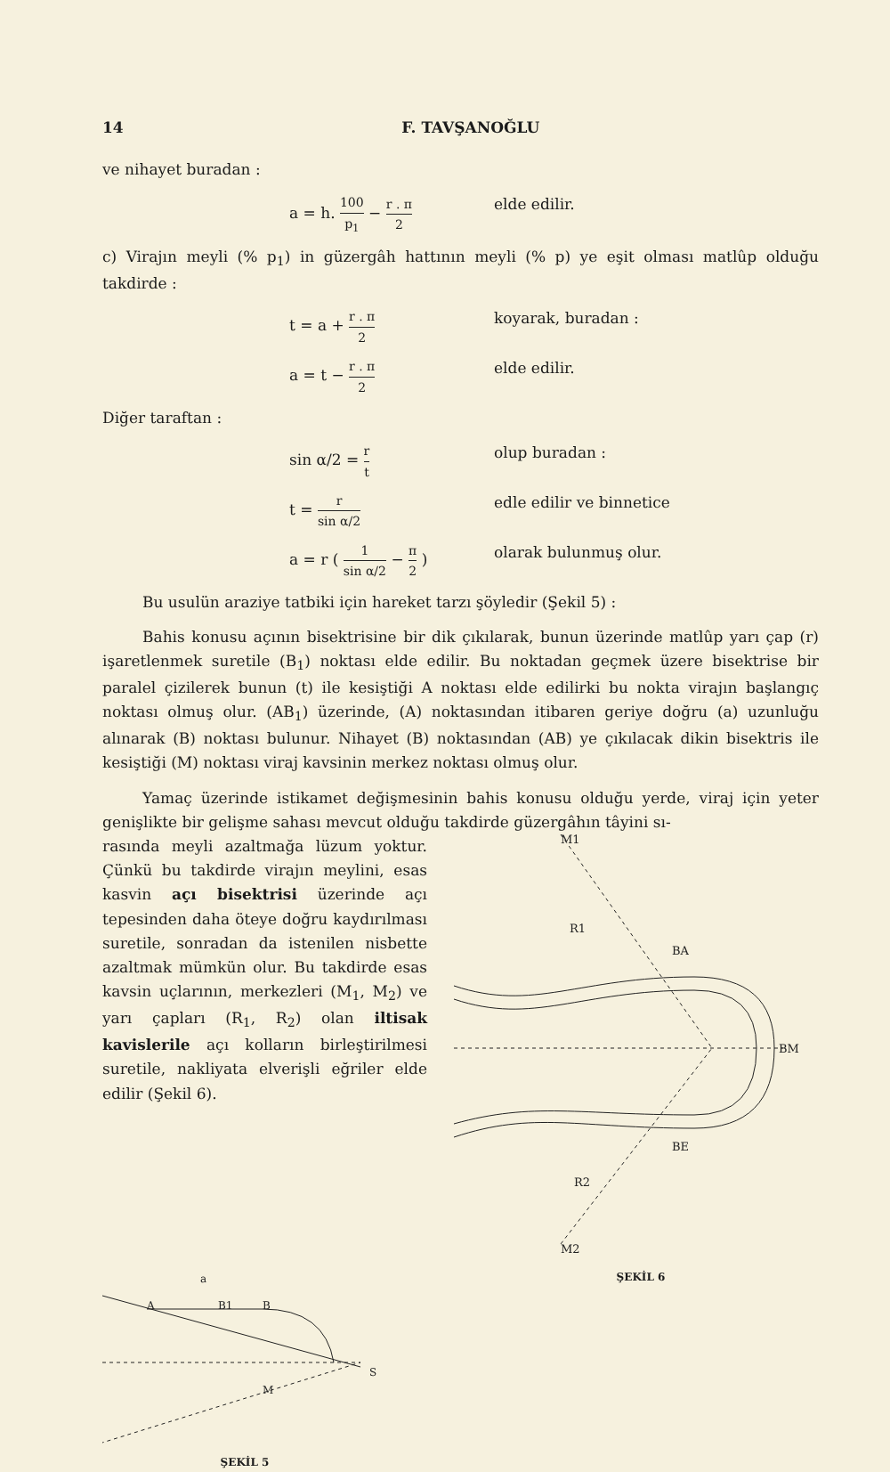14 F. TAVŞANOĞLU
ve nihayet buradan :
a = h. 100 p<sub>1</sub> − r . π 2
elde edilir.
c) Virajın meyli (% p<sub>1</sub>) in güzergâh hattının meyli (% p) ye eşit olması matlûp olduğu takdirde :
t = a + r . π 2
koyarak, buradan :
a = t − r . π 2
elde edilir.
Diğer taraftan :
sin α/2 = r t
olup buradan :
t = r sin α/2
edle edilir ve binnetice
a = r ( 1 sin α/2 − π 2 )
olarak bulunmuş olur.
Bu usulün araziye tatbiki için hareket tarzı şöyledir (Şekil 5) :
Bahis konusu açının bisektrisine bir dik çıkılarak, bunun üzerinde matlûp yarı çap (r) işaretlenmek suretile (B<sub>1</sub>) noktası elde edilir. Bu noktadan geçmek üzere bisektrise bir paralel çizilerek bunun (t) ile kesiştiği A noktası elde edilirki bu nokta virajın başlangıç noktası olmuş olur. (AB<sub>1</sub>) üzerinde, (A) noktasından itibaren geriye doğru (a) uzunluğu alınarak (B) noktası bulunur. Nihayet (B) noktasından (AB) ye çıkılacak dikin bisektris ile kesiştiği (M) noktası viraj kavsinin merkez noktası olmuş olur.
Yamaç üzerinde istikamet değişmesinin bahis konusu olduğu yerde, viraj için yeter genişlikte bir gelişme sahası mevcut olduğu takdirde güzergâhın tâyini sı-
rasında meyli azaltmağa lüzum yoktur. Çünkü bu takdirde virajın meylini, esas kasvin açı bisektrisi üzerinde açı tepesinden daha öteye doğru kaydırılması suretile, sonradan da istenilen nisbette azaltmak mümkün olur. Bu takdirde esas kavsin uçlarının, merkezleri (M<sub>1</sub>, M<sub>2</sub>) ve yarı çapları (R<sub>1</sub>, R<sub>2</sub>) olan iltisak kavislerile açı kolların birleştirilmesi suretile, nakliyata elverişli eğriler elde edilir (Şekil 6).
M1
R1
BA
BM
BE
R2
M2
a
A
B1
B
S
M
ŞEKİL 5
ŞEKİL 6